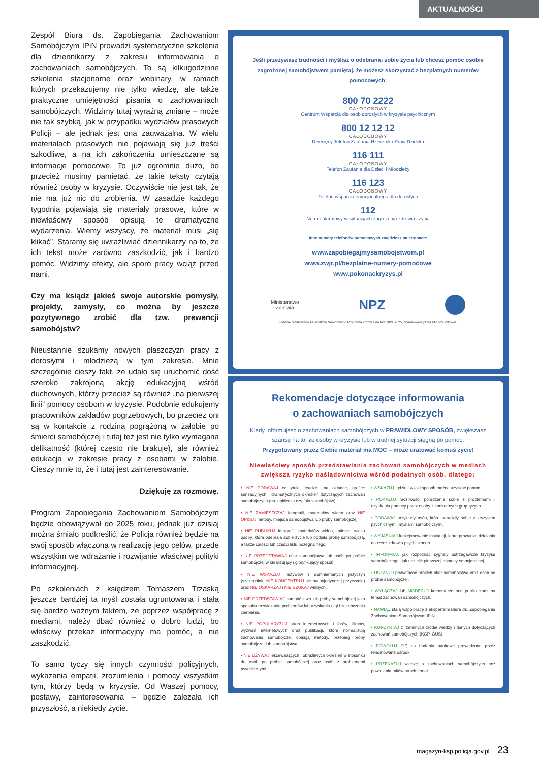AKTUALNOŚCI
Zespół Biura ds. Zapobiegania Zachowaniom Samobójczym IPiN prowadzi systematyczne szkolenia dla dziennikarzy z zakresu informowania o zachowaniach samobójczych. To są kilkugodzinne szkolenia stacjonarne oraz webinary, w ramach których przekazujemy nie tylko wiedzę, ale także praktyczne umiejętności pisania o zachowaniach samobójczych. Widzimy tutaj wyraźną zmianę – może nie tak szybką, jak w przypadku wydziałów prasowych Policji – ale jednak jest ona zauważalna. W wielu materiałach prasowych nie pojawiają się już treści szkodliwe, a na ich zakończeniu umieszczane są informacje pomocowe. To już ogromnie dużo, bo przecież musimy pamiętać, że takie teksty czytają również osoby w kryzysie. Oczywiście nie jest tak, że nie ma już nic do zrobienia. W zasadzie każdego tygodnia pojawiają się materiały prasowe, które w niewłaściwy sposób opisują te dramatyczne wydarzenia. Wiemy wszyscy, że materiał musi „się klikać”. Staramy się uwrażliwiać dziennikarzy na to, że ich tekst może zarówno zaszkodzić, jak i bardzo pomóc. Widzimy efekty, ale sporo pracy wciąż przed nami.
Czy ma ksiądz jakieś swoje autorskie pomysły, projekty, zamysły, co można by jeszcze pozytywnego zrobić dla tzw. prewencji samobójstw?
Nieustannie szukamy nowych płaszczyzn pracy z dorosłymi i młodzieżą w tym zakresie. Mnie szczególnie cieszy fakt, że udało się uruchomić dość szeroko zakrojoną akcję edukacyjną wśród duchownych, którzy przecież są również „na pierwszej linii” pomocy osobom w kryzysie. Podobnie edukujemy pracowników zakładów pogrzebowych, bo przecież oni są w kontakcie z rodziną pogrążoną w żałobie po śmierci samobójczej i tutaj też jest nie tylko wymagana delikatność (której często nie brakuje), ale również edukacja w zakresie pracy z osobami w żałobie. Cieszy mnie to, że i tutaj jest zainteresowanie.
Dziękuję za rozmowę.
Program Zapobiegania Zachowaniom Samobójczym będzie obowiązywał do 2025 roku, jednak już dzisiaj można śmiało podkreślić, że Policja również będzie na swój sposób włączona w realizację jego celów, przede wszystkim we wdrażanie i rozwijanie właściwej polityki informacyjnej.
Po szkoleniach z księdzem Tomaszem Trzaską jeszcze bardziej ta myśl została ugruntowana i stała się bardzo ważnym faktem, że poprzez współpracę z mediami, należy dbać również o dobro ludzi, bo właściwy przekaz informacyjny ma pomóc, a nie zaszkodzić.
To samo tyczy się innych czynności policyjnych, wykazania empatii, zrozumienia i pomocy wszystkim tym, którzy będą w kryzysie. Od Waszej pomocy, postawy, zainteresowania – będzie zależała ich przyszłość, a niekiedy życie.
Jeśli przeżywasz trudności i myślisz o odebraniu sobie życia lub chcesz pomóc osobie zagrożonej samobójstwem pamiętaj, że możesz skorzystać z bezpłatnych numerów pomocowych:
800 70 2222
CAŁODOBOWY
Centrum Wsparcia dla osób dorosłych w kryzysie psychicznym
800 12 12 12
CAŁODOBOWY
Dziecięcy Telefon Zaufania Rzecznika Praw Dziecka
116 111
CAŁODOBOWY
Telefon Zaufania dla Dzieci i Młodzieży
116 123
CAŁODOBOWY
Telefon wsparcia emocjonalnego dla dorosłych
112
Numer alarmowy w sytuacjach zagrożenia zdrowia i życia
Inne numery telefonów pomocowych znajdziesz na stronach:
www.zapobiegajmysamobojstwom.pl
www.zwjr.pl/bezplatne-numery-pomocowe
www.pokonackryzys.pl
Ministerstwo
Zdrowia NPZ
Zadanie realizowane ze środków Narodowego Programu Zdrowia na lata 2021-2025, finansowane przez Ministra Zdrowia.
Rekomendacje dotyczące informowania
o zachowaniach samobójczych
Kiedy informujesz o zachowaniach samobójczych w PRAWIDŁOWY SPOSÓB, zwiększasz szansę na to, że osoby w kryzysie lub w trudnej sytuacji sięgną po pomoc.
Przygotowany przez Ciebie materiał ma MOC – może uratować komuś życie!
Niewłaściwy sposób przedstawiania zachowań samobójczych w mediach zwiększa ryzyko naśladownictwa wśród podatnych osób, dlatego:
• NIE PODAWAJ w tytule, leadzie, na okładce, grafice sensacyjnych i dramatycznych określeń dotyczących zachowań samobójczych (np. epidemia czy fala samobójstw).
• NIE ZAMIESZCZAJ fotografii, materiałów wideo oraz NIE OPISUJ metody, miejsca samobójstwa lub próby samobójczej.
• NIE PUBLIKUJ fotografii, materiałów wideo, imienia, wieku osoby, która odebrała sobie życie lub podjęła próbę samobójczą, a także całości lub części listu pożegnalnego.
• NIE PRZEDSTAWIAJ ofiar samobójstwa lub osób po próbie samobójczej w idealizujący i gloryfikujący sposób.
• NIE WSKAZUJ motywów i domniemanych przyczyn (szczególnie NIE KONCENTRUJ się na pojedynczej przyczynie) oraz NIE OSKARŻAJ i NIE SZUKAJ winnych.
• NIE PRZEDSTAWIAJ samobójstwa lub próby samobójczej jako sposobu rozwiązania problemów lub uzyskania ulgi i zakończenia cierpienia.
• NIE POPULARYZUJ stron internetowych i forów, filmów, wyzwań internetowych oraz publikacji, które normalizują zachowania samobójcze, opisują metody, przebieg próby samobójczej lub samobójstwa.
• NIE UŻYWAJ lekceważących i obraźliwych określeń w stosunku do osób po próbie samobójczej oraz osób z problemami psychicznymi.
• WSKAZUJ, gdzie i w jaki sposób można uzyskać pomoc.
• POKAZUJ możliwości poradzenia sobie z problemami i uzyskania pomocy przez osoby z konkretnych grup ryzyka.
• PODAWAJ przykłady osób, które poradziły sobie z kryzysem psychicznym i myślami samobójczymi.
• WYJAŚNIAJ funkcjonowanie instytucji, które prowadzą działania na rzecz zdrowia psychicznego.
• INFORMUJ, jak rozpoznać sygnały ostrzegawcze kryzysu samobójczego i jak udzielić pierwszej pomocy emocjonalnej.
• USZANUJ prywatność bliskich ofiar samobójstwa oraz osób po próbie samobójczej.
• WYŁĄCZAJ lub MODERUJ komentarze pod publikacjami na temat zachowań samobójczych.
• NAWIĄŻ stałą współpracę z ekspertami Biura ds. Zapobiegania Zachowaniom Samobójczym IPiN.
• KORZYSTAJ z rzetelnych źródeł wiedzy i danych dotyczących zachowań samobójczych (KGP, GUS).
• POWOŁUJ SIĘ na badania naukowe prowadzone przez renomowane ośrodki.
• PRZEKAZUJ wiedzę o zachowaniach samobójczych bez powielania mitów na ich temat.
magazyn-ksp.policja.gov.pl 23